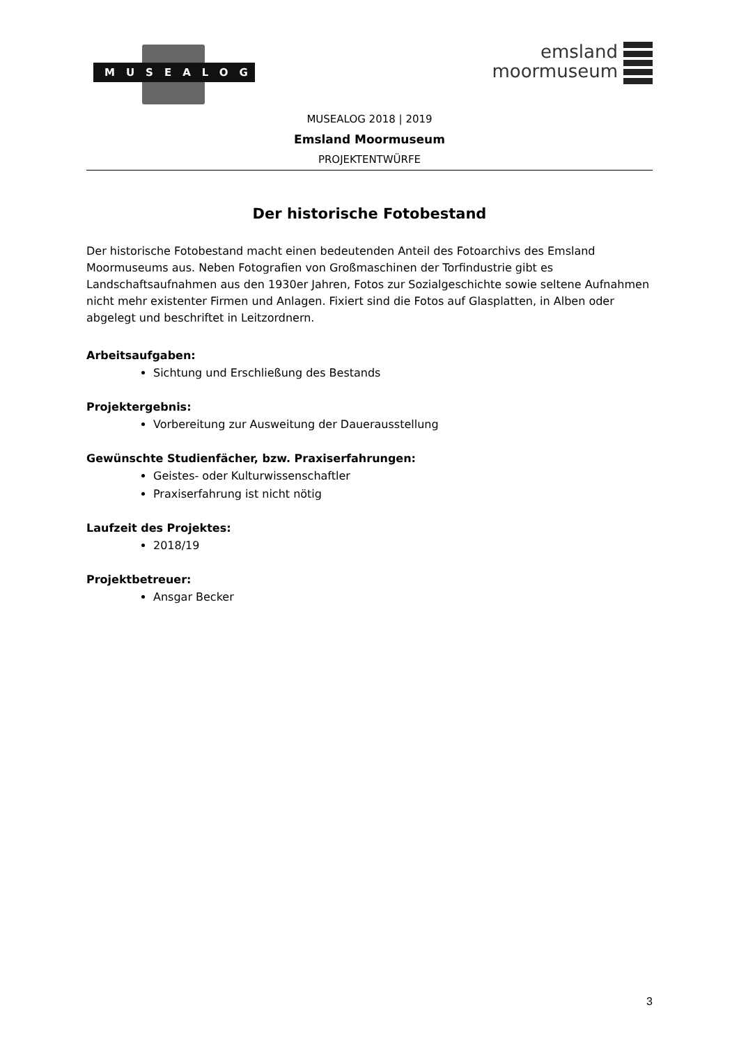MUSEALOG
emsland
moormuseum
MUSEALOG 2018 | 2019
Emsland Moormuseum
PROJEKTENTWÜRFE
Der historische Fotobestand
Der historische Fotobestand macht einen bedeutenden Anteil des Fotoarchivs des Emsland Moormuseums aus. Neben Fotografien von Großmaschinen der Torfindustrie gibt es Landschaftsaufnahmen aus den 1930er Jahren, Fotos zur Sozialgeschichte sowie seltene Aufnahmen nicht mehr existenter Firmen und Anlagen. Fixiert sind die Fotos auf Glasplatten, in Alben oder abgelegt und beschriftet in Leitzordnern.
Arbeitsaufgaben:
Sichtung und Erschließung des Bestands
Projektergebnis:
Vorbereitung zur Ausweitung der Dauerausstellung
Gewünschte Studienfächer, bzw. Praxiserfahrungen:
Geistes- oder Kulturwissenschaftler
Praxiserfahrung ist nicht nötig
Laufzeit des Projektes:
2018/19
Projektbetreuer:
Ansgar Becker
3